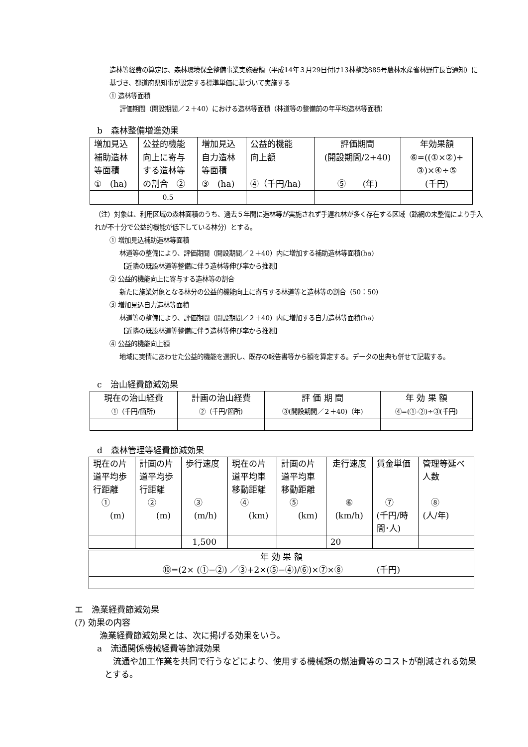造林等経費の算定は、森林環境保全整備事業実施要領（平成14年３月29日付け13林整第885号農林水産省林野庁長官通知）に基づき、都道府県知事が設定する標準単価に基づいて実施する
① 造林等面積
評価期間（開設期間／２＋40）における造林等面積（林道等の整備前の年平均造林等面積）
b　森林整備増進効果
| 増加見込 補助造林 等面積 ① (ha) | 公益的機能 向上に寄与 する造林等 の割合 ② | 増加見込 自力造林 等面積 ③ (ha) | 公益的機能 向上額 ④（千円/ha) | 評価期間 (開設期間/2+40) ⑤ (年) | 年効果額 ⑥=((①×②)+ ③)×④÷⑤ (千円) |
| | 0.5 | | | | |
（注）対象は、利用区域の森林面積のうち、過去５年間に造林等が実施されず手遅れ林が多く存在する区域（路網の未整備により手入れが不十分で公益的機能が低下している林分）とする。
① 増加見込補助造林等面積
林道等の整備により、評価期間（開設期間／２＋40）内に増加する補助造林等面積(ha)
【近隣の既設林道等整備に伴う造林等伸び率から推測】
② 公益的機能向上に寄与する造林等の割合
新たに施業対象となる林分の公益的機能向上に寄与する林道等と造林等の割合（50：50）
③ 増加見込自力造林等面積
林道等の整備により、評価期間（開設期間／２＋40）内に増加する自力造林等面積(ha)
【近隣の既設林道等整備に伴う造林等伸び率から推測】
④ 公益的機能向上額
地域に実情にあわせた公益的機能を選択し、既存の報告書等から額を算定する。データの出典も併せて記載する。
c　治山経費節減効果
| 現在の治山経費 ①（千円/箇所) | 計画の治山経費 ②（千円/箇所) | 評 価 期 間 ③(開設期間／２＋40)（年) | 年 効 果 額 ④=(①-②)÷③(千円) |
d　森林管理等経費節減効果
| 現在の片 道平均歩 行距離 ① (m) | 計画の片 道平均歩 行距離 ② (m) | 歩行速度 ③ (m/h) | 現在の片 道平均車 移動距離 ④ (km) | 計画の片 道平均車 移動距離 ⑤ (km) | 走行速度 ⑥ (km/h) | 賃金単価 ⑦ (千円/時 間･人) | 管理等延べ 人数 ⑧ (人/年) |
| | | 1,500 | | | 20 | | |
| 年 効 果 額 ⑩=(2× (①−②) ／③+2×(⑤−④)/⑥)×⑦×⑧ (千円) | | | | | | | |
エ　漁業経費節減効果
(ｱ) 効果の内容
漁業経費節減効果とは、次に掲げる効果をいう。
a　流通関係機械経費等節減効果
　流通や加工作業を共同で行うなどにより、使用する機械類の燃油費等のコストが削減される効果とする。